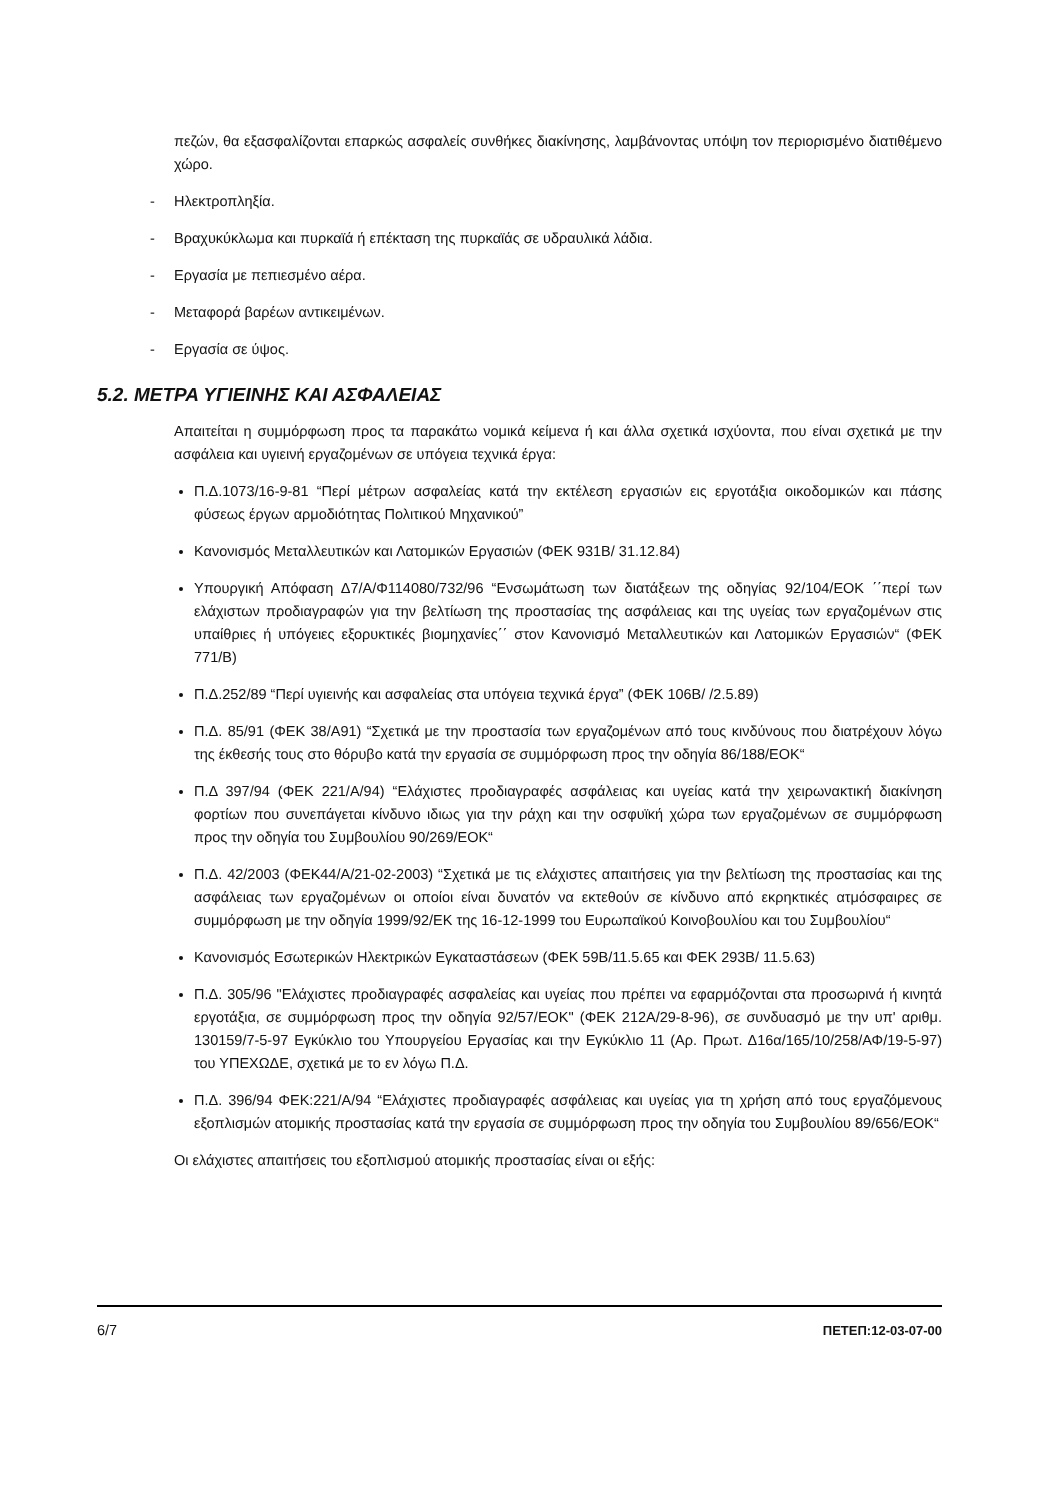πεζών, θα εξασφαλίζονται επαρκώς ασφαλείς συνθήκες διακίνησης, λαμβάνοντας υπόψη τον περιορισμένο διατιθέμενο χώρο.
- Ηλεκτροπληξία.
- Βραχυκύκλωμα και πυρκαϊά ή επέκταση της πυρκαϊάς σε υδραυλικά λάδια.
- Εργασία με πεπιεσμένο αέρα.
- Μεταφορά βαρέων αντικειμένων.
- Εργασία σε ύψος.
5.2. ΜΕΤΡΑ ΥΓΙΕΙΝΗΣ ΚΑΙ ΑΣΦΑΛΕΙΑΣ
Απαιτείται η συμμόρφωση προς τα παρακάτω νομικά κείμενα ή και άλλα σχετικά ισχύοντα, που είναι σχετικά με την ασφάλεια και υγιεινή εργαζομένων σε υπόγεια τεχνικά έργα:
Π.Δ.1073/16-9-81 “Περί μέτρων ασφαλείας κατά την εκτέλεση εργασιών εις εργοτάξια οικοδομικών και πάσης φύσεως έργων αρμοδιότητας Πολιτικού Μηχανικού”
Κανονισμός Μεταλλευτικών και Λατομικών Εργασιών (ΦΕΚ 931Β/ 31.12.84)
Υπουργική Απόφαση Δ7/Α/Φ114080/732/96 “Ενσωμάτωση των διατάξεων της οδηγίας 92/104/ΕΟΚ ΄΄περί των ελάχιστων προδιαγραφών για την βελτίωση της προστασίας της ασφάλειας και της υγείας των εργαζομένων στις υπαίθριες ή υπόγειες εξορυκτικές βιομηχανίες΄΄ στον Κανονισμό Μεταλλευτικών και Λατομικών Εργασιών“ (ΦΕΚ 771/Β)
Π.Δ.252/89 “Περί υγιεινής και ασφαλείας στα υπόγεια τεχνικά έργα” (ΦΕΚ 106Β/ /2.5.89)
Π.Δ. 85/91 (ΦΕΚ 38/Α91) “Σχετικά με την προστασία των εργαζομένων από τους κινδύνους που διατρέχουν λόγω της έκθεσής τους στο θόρυβο κατά την εργασία σε συμμόρφωση προς την οδηγία 86/188/ΕΟΚ“
Π.Δ 397/94 (ΦΕΚ 221/Α/94) “Ελάχιστες προδιαγραφές ασφάλειας και υγείας κατά την χειρωνακτική διακίνηση φορτίων που συνεπάγεται κίνδυνο ιδιως για την ράχη και την οσφυϊκή χώρα των εργαζομένων σε συμμόρφωση προς την οδηγία του Συμβουλίου 90/269/ΕΟΚ“
Π.Δ. 42/2003 (ΦΕΚ44/Α/21-02-2003) “Σχετικά με τις ελάχιστες απαιτήσεις για την βελτίωση της προστασίας και της ασφάλειας των εργαζομένων οι οποίοι είναι δυνατόν να εκτεθούν σε κίνδυνο από εκρηκτικές ατμόσφαιρες σε συμμόρφωση με την οδηγία 1999/92/ΕΚ της 16-12-1999 του Ευρωπαϊκού Κοινοβουλίου και του Συμβουλίου“
Κανονισμός Εσωτερικών Ηλεκτρικών Εγκαταστάσεων (ΦΕΚ 59Β/11.5.65 και ΦΕΚ 293Β/ 11.5.63)
Π.Δ. 305/96 "Ελάχιστες προδιαγραφές ασφαλείας και υγείας που πρέπει να εφαρμόζονται στα προσωρινά ή κινητά εργοτάξια, σε συμμόρφωση προς την οδηγία 92/57/ΕΟΚ" (ΦΕΚ 212Α/29-8-96), σε συνδυασμό με την υπ' αριθμ. 130159/7-5-97 Εγκύκλιο του Υπουργείου Εργασίας και την Εγκύκλιο 11 (Αρ. Πρωτ. Δ16α/165/10/258/ΑΦ/19-5-97) του ΥΠΕΧΩΔΕ, σχετικά με το εν λόγω Π.Δ.
Π.Δ. 396/94 ΦΕΚ:221/Α/94 “Ελάχιστες προδιαγραφές ασφάλειας και υγείας για τη χρήση από τους εργαζόμενους εξοπλισμών ατομικής προστασίας κατά την εργασία σε συμμόρφωση προς την οδηγία του Συμβουλίου 89/656/ΕΟΚ“
Οι ελάχιστες απαιτήσεις του εξοπλισμού ατομικής προστασίας είναι οι εξής:
6/7 ΠΕΤΕΠ:12-03-07-00